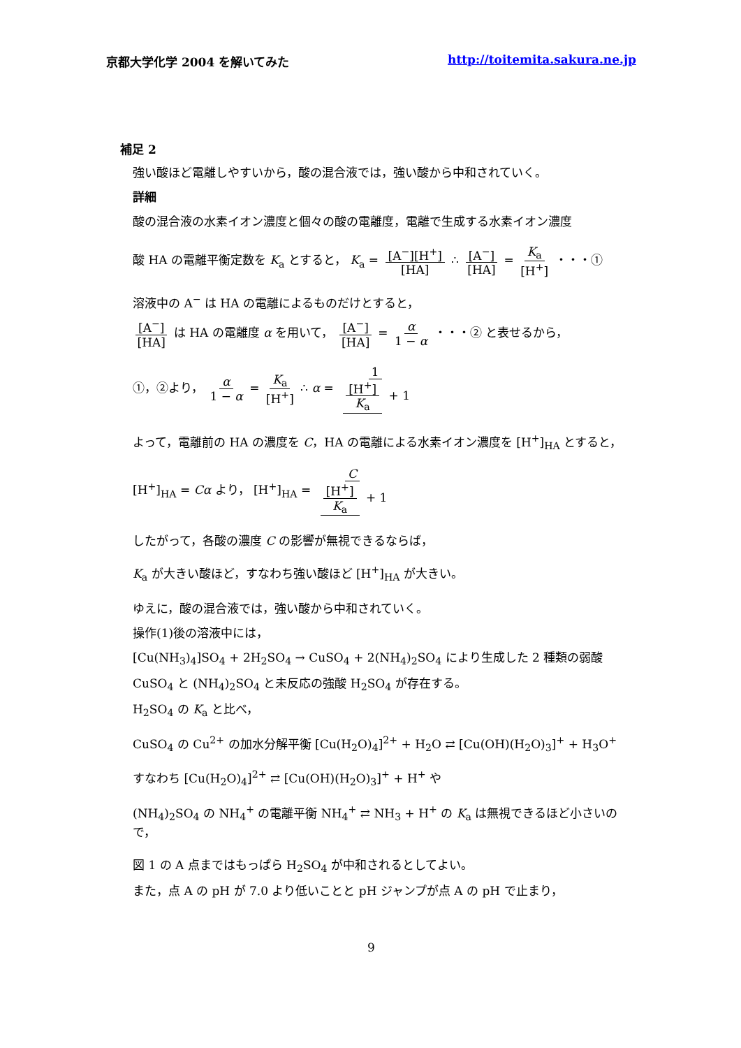京都大学化学 2004 を解いてみた http://toitemita.sakura.ne.jp
補足 2
強い酸ほど電離しやすいから，酸の混合液では，強い酸から中和されていく。
詳細
酸の混合液の水素イオン濃度と個々の酸の電離度，電離で生成する水素イオン濃度
酸 HA の電離平衡定数を K<sub>a</sub> とすると， K<sub>a</sub> = [A<sup>−</sup>][H<sup>+</sup>] [HA] ∴ [A<sup>−</sup>] [HA] = K<sub>a</sub> [H<sup>+</sup>] ・・・①
溶液中の A<sup>−</sup> は HA の電離によるものだけとすると，
[A<sup>−</sup>] [HA] は HA の電離度 α を用いて， [A<sup>−</sup>] [HA] = α 1 − α ・・・② と表せるから，
①，②より， α 1 − α = K<sub>a</sub> [H<sup>+</sup>] ∴ α = 1 [H<sup>+</sup>] K<sub>a</sub> + 1
よって，電離前の HA の濃度を C，HA の電離による水素イオン濃度を [H<sup>+</sup>]<sub>HA</sub> とすると，
[H<sup>+</sup>]<sub>HA</sub> = Cα より， [H<sup>+</sup>]<sub>HA</sub> = C [H<sup>+</sup>] K<sub>a</sub> + 1
したがって，各酸の濃度 C の影響が無視できるならば，
K<sub>a</sub> が大きい酸ほど，すなわち強い酸ほど [H<sup>+</sup>]<sub>HA</sub> が大きい。
ゆえに，酸の混合液では，強い酸から中和されていく。
操作(1)後の溶液中には，
[Cu(NH<sub>3</sub>)<sub>4</sub>]SO<sub>4</sub> + 2H<sub>2</sub>SO<sub>4</sub> → CuSO<sub>4</sub> + 2(NH<sub>4</sub>)<sub>2</sub>SO<sub>4</sub> により生成した 2 種類の弱酸
CuSO<sub>4</sub> と (NH<sub>4</sub>)<sub>2</sub>SO<sub>4</sub> と未反応の強酸 H<sub>2</sub>SO<sub>4</sub> が存在する。
H<sub>2</sub>SO<sub>4</sub> の K<sub>a</sub> と比べ，
CuSO<sub>4</sub> の Cu<sup>2+</sup> の加水分解平衡 [Cu(H<sub>2</sub>O)<sub>4</sub>]<sup>2+</sup> + H<sub>2</sub>O ⇄ [Cu(OH)(H<sub>2</sub>O)<sub>3</sub>]<sup>+</sup> + H<sub>3</sub>O<sup>+</sup>
すなわち [Cu(H<sub>2</sub>O)<sub>4</sub>]<sup>2+</sup> ⇄ [Cu(OH)(H<sub>2</sub>O)<sub>3</sub>]<sup>+</sup> + H<sup>+</sup> や
(NH<sub>4</sub>)<sub>2</sub>SO<sub>4</sub> の NH<sub>4</sub><sup>+</sup> の電離平衡 NH<sub>4</sub><sup>+</sup> ⇄ NH<sub>3</sub> + H<sup>+</sup> の K<sub>a</sub> は無視できるほど小さいので，
図 1 の A 点まではもっぱら H<sub>2</sub>SO<sub>4</sub> が中和されるとしてよい。
また，点 A の pH が 7.0 より低いことと pH ジャンプが点 A の pH で止まり，
9